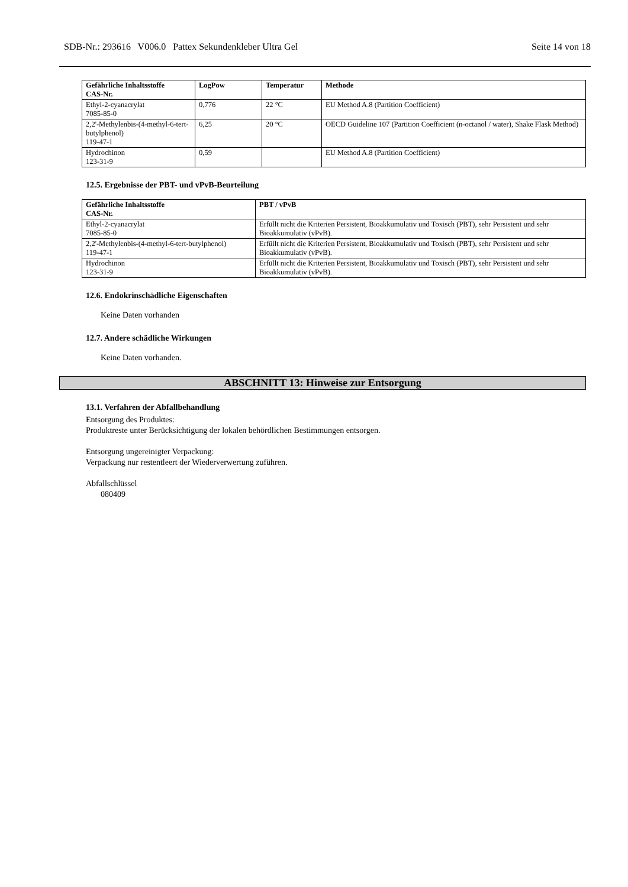SDB-Nr.: 293616 V006.0 Pattex Sekundenkleber Ultra Gel Seite 14 von 18
| Gefährliche Inhaltsstoffe CAS-Nr. | LogPow | Temperatur | Methode |
| --- | --- | --- | --- |
| Ethyl-2-cyanacrylat 7085-85-0 | 0,776 | 22 °C | EU Method A.8 (Partition Coefficient) |
| 2,2'-Methylenbis-(4-methyl-6-tert-butylphenol) 119-47-1 | 6,25 | 20 °C | OECD Guideline 107 (Partition Coefficient (n-octanol / water), Shake Flask Method) |
| Hydrochinon 123-31-9 | 0,59 | | EU Method A.8 (Partition Coefficient) |
12.5. Ergebnisse der PBT- und vPvB-Beurteilung
| Gefährliche Inhaltsstoffe CAS-Nr. | PBT / vPvB |
| --- | --- |
| Ethyl-2-cyanacrylat 7085-85-0 | Erfüllt nicht die Kriterien Persistent, Bioakkumulativ und Toxisch (PBT), sehr Persistent und sehr Bioakkumulativ (vPvB). |
| 2,2'-Methylenbis-(4-methyl-6-tert-butylphenol) 119-47-1 | Erfüllt nicht die Kriterien Persistent, Bioakkumulativ und Toxisch (PBT), sehr Persistent und sehr Bioakkumulativ (vPvB). |
| Hydrochinon 123-31-9 | Erfüllt nicht die Kriterien Persistent, Bioakkumulativ und Toxisch (PBT), sehr Persistent und sehr Bioakkumulativ (vPvB). |
12.6. Endokrinschädliche Eigenschaften
Keine Daten vorhanden
12.7. Andere schädliche Wirkungen
Keine Daten vorhanden.
ABSCHNITT 13: Hinweise zur Entsorgung
13.1. Verfahren der Abfallbehandlung
Entsorgung des Produktes:
Produktreste unter Berücksichtigung der lokalen behördlichen Bestimmungen entsorgen.
Entsorgung ungereinigter Verpackung:
Verpackung nur restentleert der Wiederverwertung zuführen.
Abfallschlüssel
080409